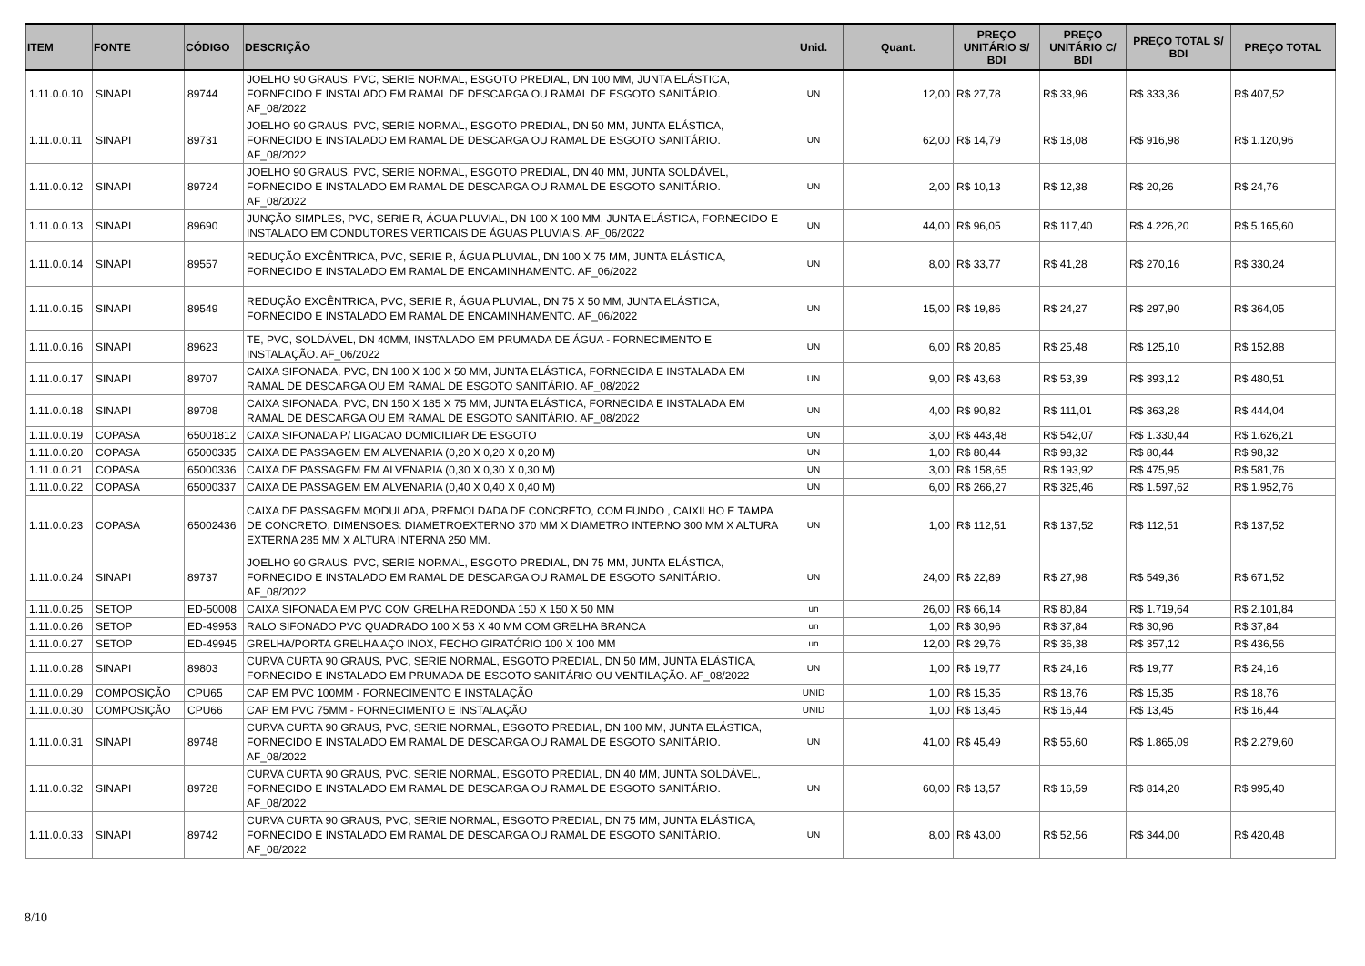| ITEM | FONTE | CÓDIGO | DESCRIÇÃO | Unid. | Quant. | PREÇO UNITÁRIO S/ BDI | PREÇO UNITÁRIO C/ BDI | PREÇO TOTAL S/ BDI | PREÇO TOTAL |
| --- | --- | --- | --- | --- | --- | --- | --- | --- | --- |
| 1.11.0.0.10 | SINAPI | 89744 | JOELHO 90 GRAUS, PVC, SERIE NORMAL, ESGOTO PREDIAL, DN 100 MM, JUNTA ELÁSTICA, FORNECIDO E INSTALADO EM RAMAL DE DESCARGA OU RAMAL DE ESGOTO SANITÁRIO. AF_08/2022 | UN | 12,00 | R$ 27,78 | R$ 33,96 | R$ 333,36 | R$ 407,52 |
| 1.11.0.0.11 | SINAPI | 89731 | JOELHO 90 GRAUS, PVC, SERIE NORMAL, ESGOTO PREDIAL, DN 50 MM, JUNTA ELÁSTICA, FORNECIDO E INSTALADO EM RAMAL DE DESCARGA OU RAMAL DE ESGOTO SANITÁRIO. AF_08/2022 | UN | 62,00 | R$ 14,79 | R$ 18,08 | R$ 916,98 | R$ 1.120,96 |
| 1.11.0.0.12 | SINAPI | 89724 | JOELHO 90 GRAUS, PVC, SERIE NORMAL, ESGOTO PREDIAL, DN 40 MM, JUNTA SOLDÁVEL, FORNECIDO E INSTALADO EM RAMAL DE DESCARGA OU RAMAL DE ESGOTO SANITÁRIO. AF_08/2022 | UN | 2,00 | R$ 10,13 | R$ 12,38 | R$ 20,26 | R$ 24,76 |
| 1.11.0.0.13 | SINAPI | 89690 | JUNÇÃO SIMPLES, PVC, SERIE R, ÁGUA PLUVIAL, DN 100 X 100 MM, JUNTA ELÁSTICA, FORNECIDO E INSTALADO EM CONDUTORES VERTICAIS DE ÁGUAS PLUVIAIS. AF_06/2022 | UN | 44,00 | R$ 96,05 | R$ 117,40 | R$ 4.226,20 | R$ 5.165,60 |
| 1.11.0.0.14 | SINAPI | 89557 | REDUÇÃO EXCÊNTRICA, PVC, SERIE R, ÁGUA PLUVIAL, DN 100 X 75 MM, JUNTA ELÁSTICA, FORNECIDO E INSTALADO EM RAMAL DE ENCAMINHAMENTO. AF_06/2022 | UN | 8,00 | R$ 33,77 | R$ 41,28 | R$ 270,16 | R$ 330,24 |
| 1.11.0.0.15 | SINAPI | 89549 | REDUÇÃO EXCÊNTRICA, PVC, SERIE R, ÁGUA PLUVIAL, DN 75 X 50 MM, JUNTA ELÁSTICA, FORNECIDO E INSTALADO EM RAMAL DE ENCAMINHAMENTO. AF_06/2022 | UN | 15,00 | R$ 19,86 | R$ 24,27 | R$ 297,90 | R$ 364,05 |
| 1.11.0.0.16 | SINAPI | 89623 | TE, PVC, SOLDÁVEL, DN 40MM, INSTALADO EM PRUMADA DE ÁGUA - FORNECIMENTO E INSTALAÇÃO. AF_06/2022 | UN | 6,00 | R$ 20,85 | R$ 25,48 | R$ 125,10 | R$ 152,88 |
| 1.11.0.0.17 | SINAPI | 89707 | CAIXA SIFONADA, PVC, DN 100 X 100 X 50 MM, JUNTA ELÁSTICA, FORNECIDA E INSTALADA EM RAMAL DE DESCARGA OU EM RAMAL DE ESGOTO SANITÁRIO. AF_08/2022 | UN | 9,00 | R$ 43,68 | R$ 53,39 | R$ 393,12 | R$ 480,51 |
| 1.11.0.0.18 | SINAPI | 89708 | CAIXA SIFONADA, PVC, DN 150 X 185 X 75 MM, JUNTA ELÁSTICA, FORNECIDA E INSTALADA EM RAMAL DE DESCARGA OU EM RAMAL DE ESGOTO SANITÁRIO. AF_08/2022 | UN | 4,00 | R$ 90,82 | R$ 111,01 | R$ 363,28 | R$ 444,04 |
| 1.11.0.0.19 | COPASA | 65001812 | CAIXA SIFONADA P/ LIGACAO DOMICILIAR DE ESGOTO | UN | 3,00 | R$ 443,48 | R$ 542,07 | R$ 1.330,44 | R$ 1.626,21 |
| 1.11.0.0.20 | COPASA | 65000335 | CAIXA DE PASSAGEM EM ALVENARIA (0,20 X 0,20 X 0,20 M) | UN | 1,00 | R$ 80,44 | R$ 98,32 | R$ 80,44 | R$ 98,32 |
| 1.11.0.0.21 | COPASA | 65000336 | CAIXA DE PASSAGEM EM ALVENARIA (0,30 X 0,30 X 0,30 M) | UN | 3,00 | R$ 158,65 | R$ 193,92 | R$ 475,95 | R$ 581,76 |
| 1.11.0.0.22 | COPASA | 65000337 | CAIXA DE PASSAGEM EM ALVENARIA (0,40 X 0,40 X 0,40 M) | UN | 6,00 | R$ 266,27 | R$ 325,46 | R$ 1.597,62 | R$ 1.952,76 |
| 1.11.0.0.23 | COPASA | 65002436 | CAIXA DE PASSAGEM MODULADA, PREMOLDADA DE CONCRETO, COM FUNDO , CAIXILHO E TAMPA DE CONCRETO, DIMENSOES: DIAMETROEXTERNO 370 MM X DIAMETRO INTERNO 300 MM X ALTURA EXTERNA 285 MM X ALTURA INTERNA 250 MM. | UN | 1,00 | R$ 112,51 | R$ 137,52 | R$ 112,51 | R$ 137,52 |
| 1.11.0.0.24 | SINAPI | 89737 | JOELHO 90 GRAUS, PVC, SERIE NORMAL, ESGOTO PREDIAL, DN 75 MM, JUNTA ELÁSTICA, FORNECIDO E INSTALADO EM RAMAL DE DESCARGA OU RAMAL DE ESGOTO SANITÁRIO. AF_08/2022 | UN | 24,00 | R$ 22,89 | R$ 27,98 | R$ 549,36 | R$ 671,52 |
| 1.11.0.0.25 | SETOP | ED-50008 | CAIXA SIFONADA EM PVC COM GRELHA REDONDA 150 X 150 X 50 MM | un | 26,00 | R$ 66,14 | R$ 80,84 | R$ 1.719,64 | R$ 2.101,84 |
| 1.11.0.0.26 | SETOP | ED-49953 | RALO SIFONADO PVC QUADRADO 100 X 53 X 40 MM COM GRELHA BRANCA | un | 1,00 | R$ 30,96 | R$ 37,84 | R$ 30,96 | R$ 37,84 |
| 1.11.0.0.27 | SETOP | ED-49945 | GRELHA/PORTA GRELHA AÇO INOX, FECHO GIRATÓRIO 100 X 100 MM | un | 12,00 | R$ 29,76 | R$ 36,38 | R$ 357,12 | R$ 436,56 |
| 1.11.0.0.28 | SINAPI | 89803 | CURVA CURTA 90 GRAUS, PVC, SERIE NORMAL, ESGOTO PREDIAL, DN 50 MM, JUNTA ELÁSTICA, FORNECIDO E INSTALADO EM PRUMADA DE ESGOTO SANITÁRIO OU VENTILAÇÃO. AF_08/2022 | UN | 1,00 | R$ 19,77 | R$ 24,16 | R$ 19,77 | R$ 24,16 |
| 1.11.0.0.29 | COMPOSIÇÃO | CPU65 | CAP EM PVC 100MM - FORNECIMENTO E INSTALAÇÃO | UNID | 1,00 | R$ 15,35 | R$ 18,76 | R$ 15,35 | R$ 18,76 |
| 1.11.0.0.30 | COMPOSIÇÃO | CPU66 | CAP EM PVC 75MM - FORNECIMENTO E INSTALAÇÃO | UNID | 1,00 | R$ 13,45 | R$ 16,44 | R$ 13,45 | R$ 16,44 |
| 1.11.0.0.31 | SINAPI | 89748 | CURVA CURTA 90 GRAUS, PVC, SERIE NORMAL, ESGOTO PREDIAL, DN 100 MM, JUNTA ELÁSTICA, FORNECIDO E INSTALADO EM RAMAL DE DESCARGA OU RAMAL DE ESGOTO SANITÁRIO. AF_08/2022 | UN | 41,00 | R$ 45,49 | R$ 55,60 | R$ 1.865,09 | R$ 2.279,60 |
| 1.11.0.0.32 | SINAPI | 89728 | CURVA CURTA 90 GRAUS, PVC, SERIE NORMAL, ESGOTO PREDIAL, DN 40 MM, JUNTA SOLDÁVEL, FORNECIDO E INSTALADO EM RAMAL DE DESCARGA OU RAMAL DE ESGOTO SANITÁRIO. AF_08/2022 | UN | 60,00 | R$ 13,57 | R$ 16,59 | R$ 814,20 | R$ 995,40 |
| 1.11.0.0.33 | SINAPI | 89742 | CURVA CURTA 90 GRAUS, PVC, SERIE NORMAL, ESGOTO PREDIAL, DN 75 MM, JUNTA ELÁSTICA, FORNECIDO E INSTALADO EM RAMAL DE DESCARGA OU RAMAL DE ESGOTO SANITÁRIO. AF_08/2022 | UN | 8,00 | R$ 43,00 | R$ 52,56 | R$ 344,00 | R$ 420,48 |
8/10